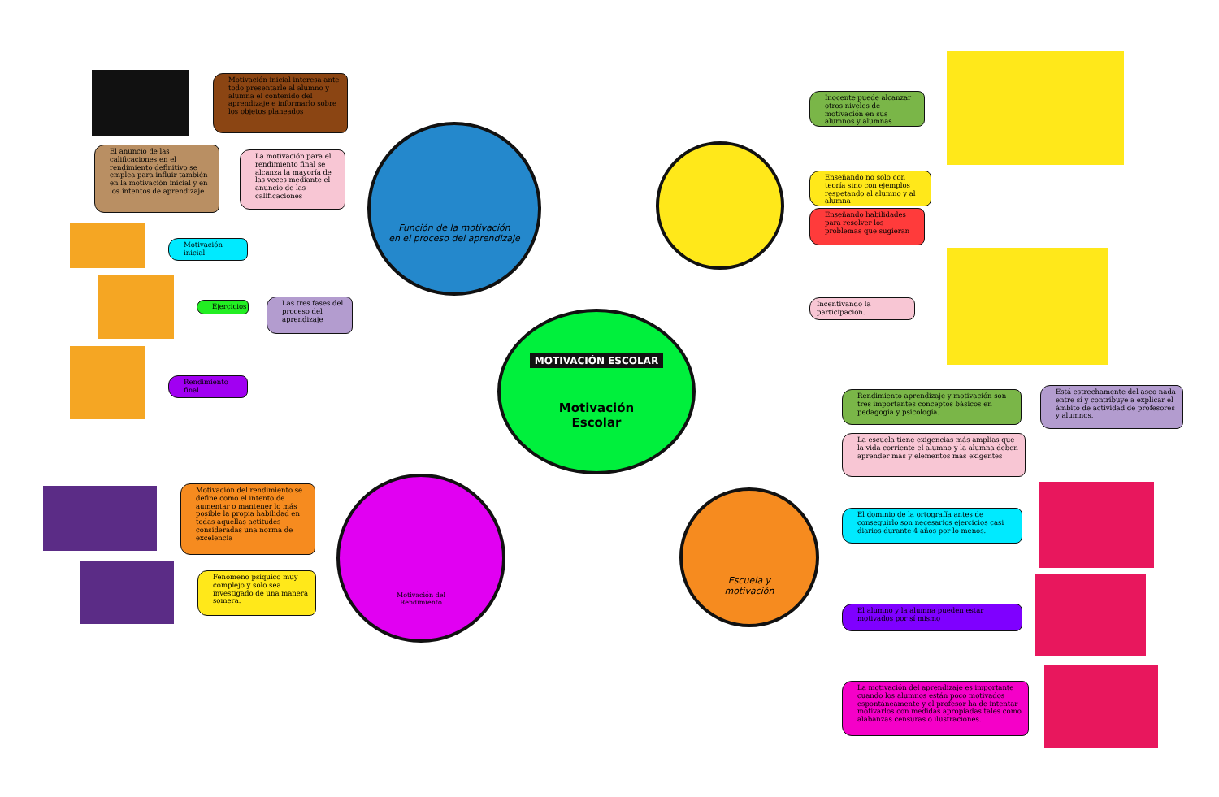Motivación inicial interesa ante todo presentarle al alumno y alumna el contenido del aprendizaje e informarlo sobre los objetos planeados
El anuncio de las calificaciones en el rendimiento definitivo se emplea para influir también en la motivación inicial y en los intentos de aprendizaje
La motivación para el rendimiento final se alcanza la mayoría de las veces mediante el anuncio de las calificaciones
Motivación inicial
Ejercicios
Las tres fases del proceso del aprendizaje
Rendimiento final
Función de la motivación
en el proceso del aprendizaje
Inocente puede alcanzar otros niveles de motivación en sus alumnos y alumnas
Enseñando no solo con teoría sino con ejemplos respetando al alumno y al alumna
Enseñando habilidades para resolver los problemas que sugieran
Incentivando la participación.
MOTIVACIÓN ESCOLAR
Motivación
Escolar
Rendimiento aprendizaje y motivación son tres importantes conceptos básicos en pedagogía y psicología.
Está estrechamente del aseo nada entre sí y contribuye a explicar el ámbito de actividad de profesores y alumnos.
La escuela tiene exigencias más amplias que la vida corriente el alumno y la alumna deben aprender más y elementos más exigentes
Escuela y
motivación
El dominio de la ortografía antes de conseguirlo son necesarios ejercicios casi diarios durante 4 años por lo menos.
El alumno y la alumna pueden estar motivados por sí mismo
La motivación del aprendizaje es importante cuando los alumnos están poco motivados espontáneamente y el profesor ha de intentar motivarlos con medidas apropiadas tales como alabanzas censuras o ilustraciones.
Motivación del rendimiento se define como el intento de aumentar o mantener lo más posible la propia habilidad en todas aquellas actitudes consideradas una norma de excelencia
Fenómeno psíquico muy complejo y solo sea investigado de una manera somera.
Motivación del
Rendimiento